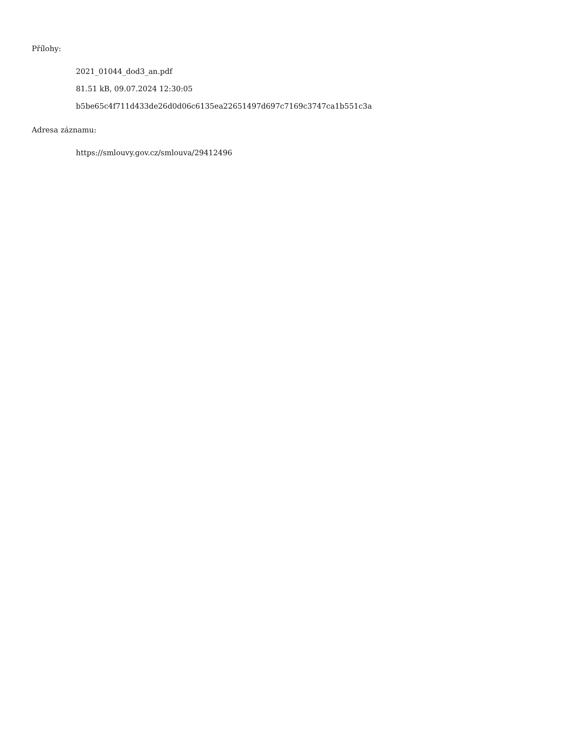Přílohy:
2021_01044_dod3_an.pdf
81.51 kB, 09.07.2024 12:30:05
b5be65c4f711d433de26d0d06c6135ea22651497d697c7169c3747ca1b551c3a
Adresa záznamu:
https://smlouvy.gov.cz/smlouva/29412496